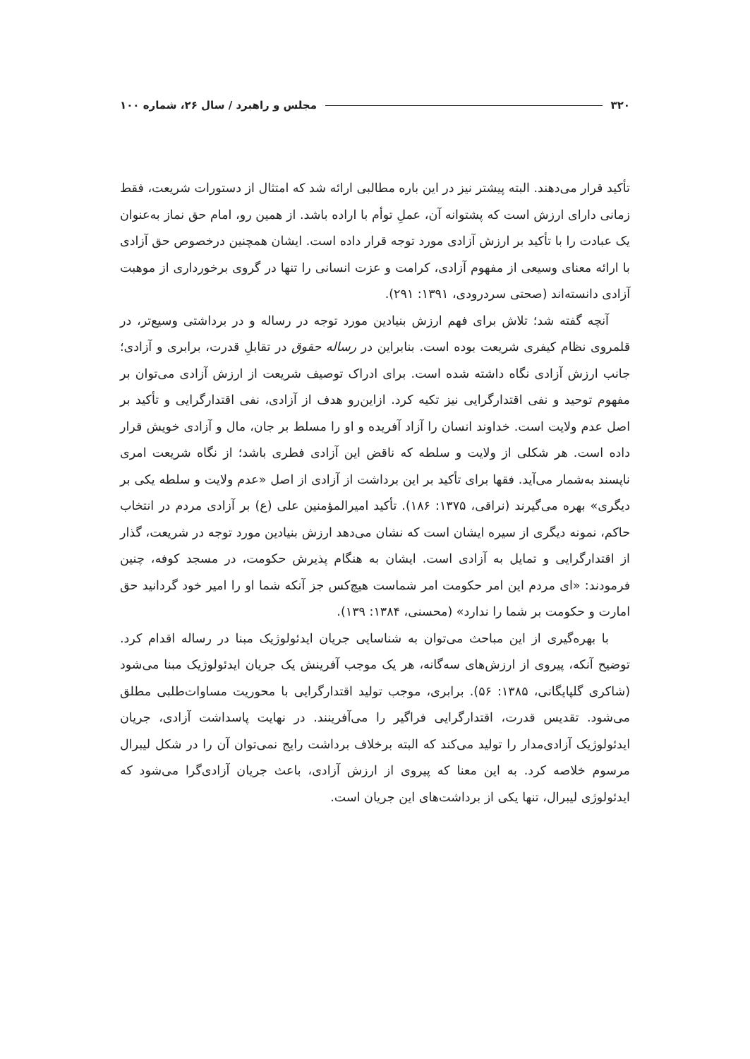۳۲۰ مجلس و راهبرد / سال ۲۶، شماره ۱۰۰
تأکید قرار می‌دهند. البته پیشتر نیز در این باره مطالبی ارائه شد که امتثال از دستورات شریعت، فقط زمانی دارای ارزش است که پشتوانه آن، عملِ توأم با اراده باشد. از همین رو، امام حق نماز به‌عنوان یک عبادت را با تأکید بر ارزش آزادی مورد توجه قرار داده است. ایشان همچنین درخصوص حق آزادی با ارائه معنای وسیعی از مفهوم آزادی، کرامت و عزت انسانی را تنها در گروی برخورداری از موهبت آزادی دانسته‌اند (صحتی سردرودی، ۱۳۹۱: ۲۹۱).
آنچه گفته شد؛ تلاش برای فهم ارزش بنیادین مورد توجه در رساله و در برداشتی وسیع‌تر، در قلمروی نظام کیفری شریعت بوده است. بنابراین در رساله حقوق در تقابلِ قدرت، برابری و آزادی؛ جانب ارزش آزادی نگاه داشته شده است. برای ادراک توصیف شریعت از ارزش آزادی می‌توان بر مفهوم توحید و نفی اقتدارگرایی نیز تکیه کرد. ازاین‌رو هدف از آزادی، نفی اقتدارگرایی و تأکید بر اصل عدم ولایت است. خداوند انسان را آزاد آفریده و او را مسلط بر جان، مال و آزادی خویش قرار داده است. هر شکلی از ولایت و سلطه که ناقض این آزادی فطری باشد؛ از نگاه شریعت امری ناپسند به‌شمار می‌آید. فقها برای تأکید بر این برداشت از آزادی از اصل «عدم ولایت و سلطه یکی بر دیگری» بهره می‌گیرند (نراقی، ۱۳۷۵: ۱۸۶). تأکید امیرالمؤمنین علی (ع) بر آزادی مردم در انتخاب حاکم، نمونه دیگری از سیره ایشان است که نشان می‌دهد ارزش بنیادین مورد توجه در شریعت، گذار از اقتدارگرایی و تمایل به آزادی است. ایشان به هنگام پذیرش حکومت، در مسجد کوفه، چنین فرمودند: «ای مردم این امر حکومت امر شماست هیچ‌کس جز آنکه شما او را امیر خود گردانید حق امارت و حکومت بر شما را ندارد» (محسنی، ۱۳۸۴: ۱۳۹).
با بهره‌گیری از این مباحث می‌توان به شناسایی جریان ایدئولوژیک مبنا در رساله اقدام کرد. توضیح آنکه، پیروی از ارزش‌های سه‌گانه، هر یک موجب آفرینش یک جریان ایدئولوژیک مبنا می‌شود (شاکری گلپایگانی، ۱۳۸۵: ۵۶). برابری، موجب تولید اقتدارگرایی با محوریت مساوات‌طلبی مطلق می‌شود. تقدیس قدرت، اقتدارگرایی فراگیر را می‌آفرینند. در نهایت پاسداشت آزادی، جریان ایدئولوژیک آزادی‌مدار را تولید می‌کند که البته برخلاف برداشت رایج نمی‌توان آن را در شکل لیبرال مرسوم خلاصه کرد. به این معنا که پیروی از ارزش آزادی، باعث جریان آزادی‌گرا می‌شود که ایدئولوژی لیبرال، تنها یکی از برداشت‌های این جریان است.